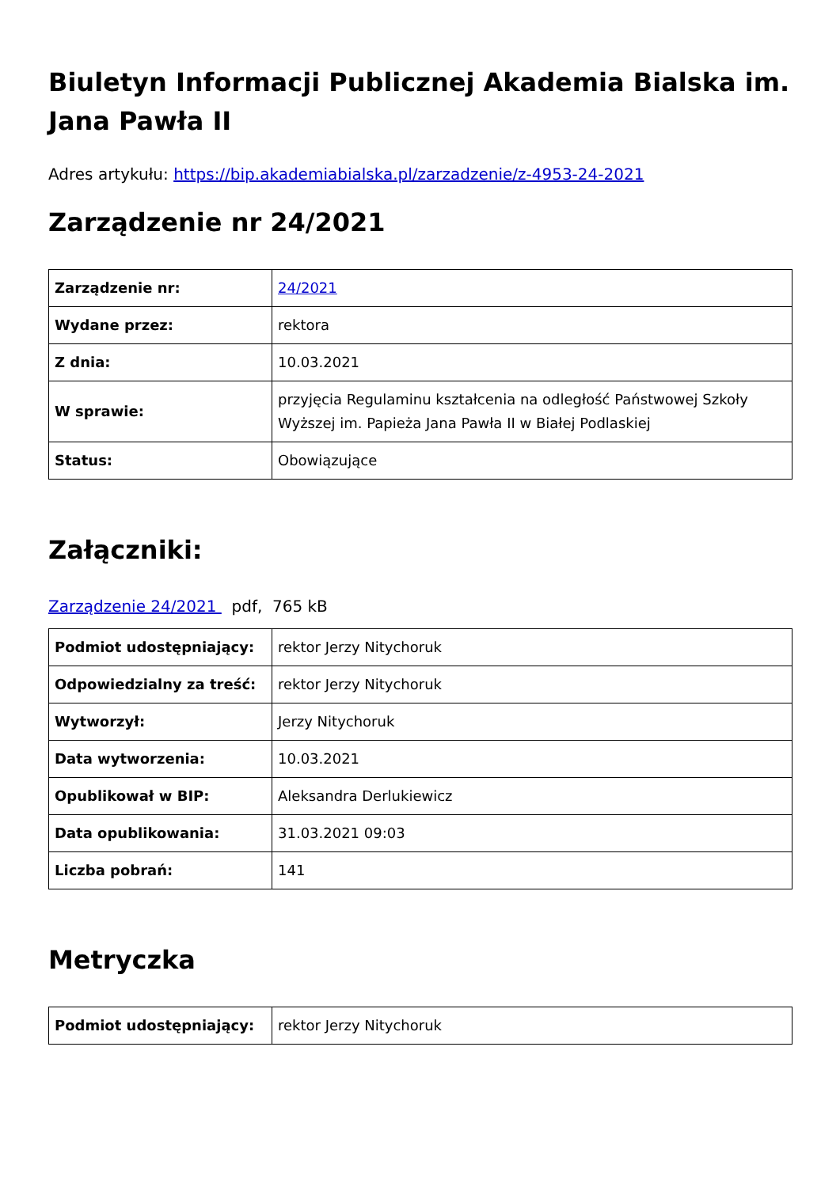Biuletyn Informacji Publicznej Akademia Bialska im. Jana Pawła II
Adres artykułu: https://bip.akademiabialska.pl/zarzadzenie/z-4953-24-2021
Zarządzenie nr 24/2021
| Zarządzenie nr: | 24/2021 |
| Wydane przez: | rektora |
| Z dnia: | 10.03.2021 |
| W sprawie: | przyjęcia Regulaminu kształcenia na odległość Państwowej Szkoły Wyższej im. Papieża Jana Pawła II w Białej Podlaskiej |
| Status: | Obowiązujące |
Załączniki:
Zarządzenie 24/2021 pdf, 765 kB
| Podmiot udostępniający: | rektor Jerzy Nitychoruk |
| Odpowiedzialny za treść: | rektor Jerzy Nitychoruk |
| Wytworzył: | Jerzy Nitychoruk |
| Data wytworzenia: | 10.03.2021 |
| Opublikował w BIP: | Aleksandra Derlukiewicz |
| Data opublikowania: | 31.03.2021 09:03 |
| Liczba pobrań: | 141 |
Metryczka
| Podmiot udostępniający: | rektor Jerzy Nitychoruk |